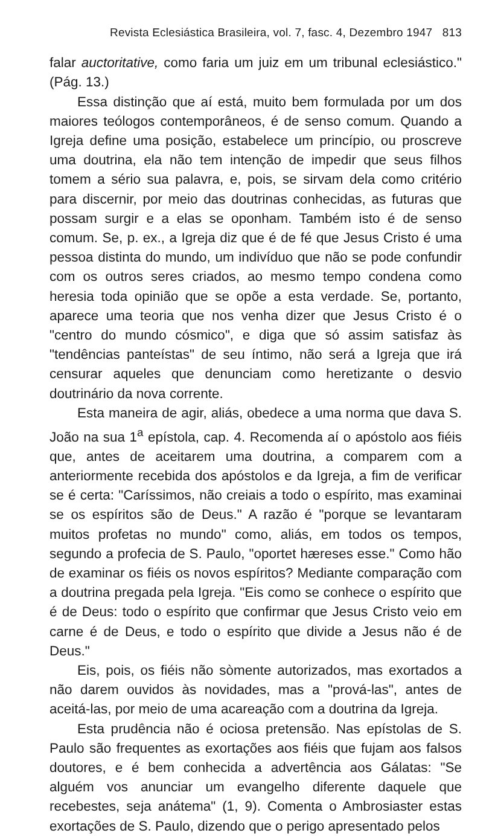Revista Eclesiástica Brasileira, vol. 7, fasc. 4, Dezembro 1947 813
falar auctoritative, como faria um juiz em um tribunal eclesiástico." (Pág. 13.)
Essa distinção que aí está, muito bem formulada por um dos maiores teólogos contemporâneos, é de senso comum. Quando a Igreja define uma posição, estabelece um princípio, ou proscreve uma doutrina, ela não tem intenção de impedir que seus filhos tomem a sério sua palavra, e, pois, se sirvam dela como critério para discernir, por meio das doutrinas conhecidas, as futuras que possam surgir e a elas se oponham. Também isto é de senso comum. Se, p. ex., a Igreja diz que é de fé que Jesus Cristo é uma pessoa distinta do mundo, um indivíduo que não se pode confundir com os outros seres criados, ao mesmo tempo condena como heresia toda opinião que se opõe a esta verdade. Se, portanto, aparece uma teoria que nos venha dizer que Jesus Cristo é o "centro do mundo cósmico", e diga que só assim satisfaz às "tendências panteístas" de seu íntimo, não será a Igreja que irá censurar aqueles que denunciam como heretizante o desvio doutrinário da nova corrente.
Esta maneira de agir, aliás, obedece a uma norma que dava S. João na sua 1<sup>a</sup> epístola, cap. 4. Recomenda aí o apóstolo aos fiéis que, antes de aceitarem uma doutrina, a comparem com a anteriormente recebida dos apóstolos e da Igreja, a fim de verificar se é certa: "Caríssimos, não creiais a todo o espírito, mas examinai se os espíritos são de Deus." A razão é "porque se levantaram muitos profetas no mundo" como, aliás, em todos os tempos, segundo a profecia de S. Paulo, "oportet hæreses esse." Como hão de examinar os fiéis os novos espíritos? Mediante comparação com a doutrina pregada pela Igreja. "Eis como se conhece o espírito que é de Deus: todo o espírito que confirmar que Jesus Cristo veio em carne é de Deus, e todo o espírito que divide a Jesus não é de Deus."
Eis, pois, os fiéis não sòmente autorizados, mas exortados a não darem ouvidos às novidades, mas a "prová-las", antes de aceitá-las, por meio de uma acareação com a doutrina da Igreja.
Esta prudência não é ociosa pretensão. Nas epístolas de S. Paulo são frequentes as exortações aos fiéis que fujam aos falsos doutores, e é bem conhecida a advertência aos Gálatas: "Se alguém vos anunciar um evangelho diferente daquele que recebestes, seja anátema" (1, 9). Comenta o Ambrosiaster estas exortações de S. Paulo, dizendo que o perigo apresentado pelos